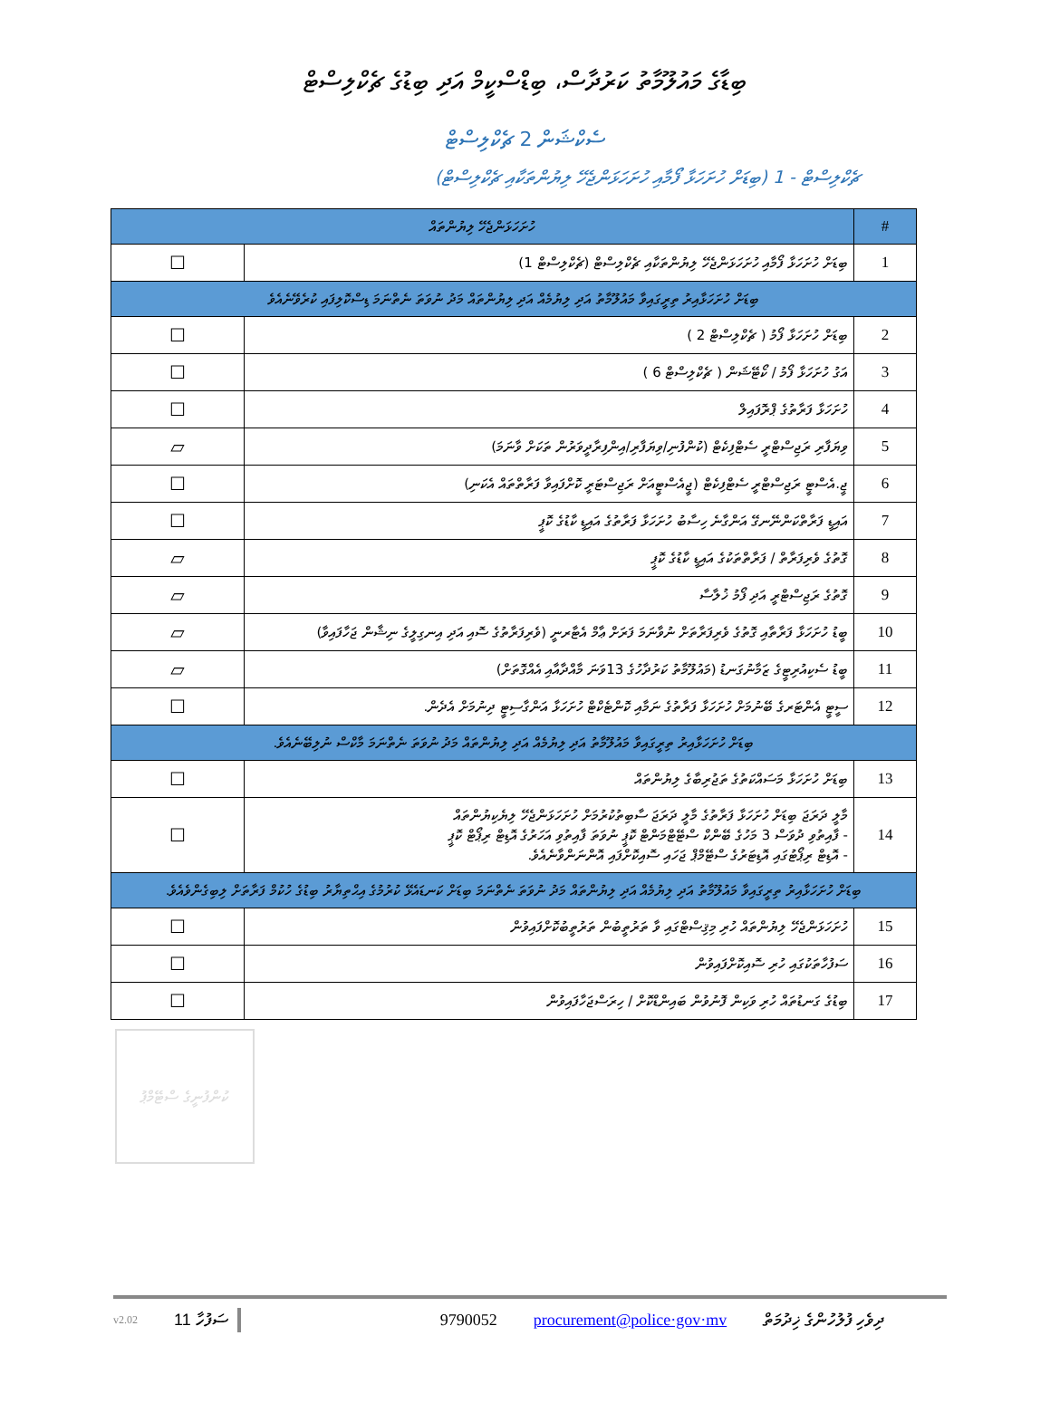ބިޑާގެ މައުލޫމާތު ކަރުދާސް، ބިޑްސްކީމް އަދި ބިޑުގެ ޗެކްލިސްޓް
ސެކްޝަން 2 ޗެކްލިސްޓް
ޗެކްލިސްޓް - 1 (ބިޑަށް ހުށަހަޅާ ފޯމާއި ހުށަހަޅަންޖެހޭ ލިޔުންތަކާއި ޗެކްލިސްޓް)
| # | ހުށަހަޅަންޖެހޭ ލިޔުންތައް | |
| 1 | ބިޑަށް ހުށަހަޅާ ފޯމާއި ހުށަހަޅަންޖެހޭ ލިޔުންތަކާއި ޗެކްލިސްޓް (ޗެކްލިސްޓް 1) | ☐ |
| ބިޑަށް ހުށަހަޅާއިރު ތިރީގައިވާ މައުލޫމާތު އަދި ލިޔުމެއް އަދި ލިޔުންތައް މަދު ނުވަތަ ނެތްނަމަ ޑިސްކޮލިފައި ކުރެވޭނެއެވެ | | |
| 2 | ބިޑަށް ހުށަހަޅާ ފޯމު ( ޗެކްލިސްޓް 2 ) | ☐ |
| 3 | އަގު ހުށަހަޅާ ފޯމު / ކޯޓޭޝަން ( ޗެކްލިސްޓް 6 ) | ☐ |
| 4 | ހުށަހަޅާ ފަރާތުގެ ޕްރޮފައިލް | ☐ |
| 5 | ވިޔަފާރި ރަޖިސްޓްރީ ސެޓްފިކެޓް (ކުންފުނި/ވިޔަފާރި/އިންފިރާދީވަރުން ތަކަށް ވާނަމަ) | ▱ |
| 6 | ޖީ.އެސްޓީ ރަޖިސްޓްރީ ސެޓްފިކެޓް (ޖީއެސްޓީއަށް ރަޖިސްޓަރީ ކޮށްފައިވާ ފަރާތްތައް އެކަނި) | ☐ |
| 7 | އައިޑީ ފަރާތްކަންނޭނގޭ އަންގާނެ ހިސާބު ހުށަހަޅާ ފަރާތުގެ އައިޑީ ކާޑުގެ ކޮޕީ | ☐ |
| 8 | ގޮތުގެ ވެރިފަރާތް / ފަރާތްތަކުގެ އައިޑީ ކާޑުގެ ކޮޕީ | ▱ |
| 9 | ގޮތުގެ ރަޖިސްޓްރީ އަދި ފޯމު ޚުލާސާ | ▱ |
| 10 | ބީޑު ހުށަހަޅާ ފަރާތާއި ގޮތުގެ ވެރިފަރާތަށް ނުވާނަމަ ފަރަށް ޢާމް އެޓާރނީ (ވެރިފަރާތުގެ ސޮއި އަދި އިނގިލީގެ ނިޝާން ޖަހާފައިވާ) | ▱ |
| 11 | ބީޑު ސެކިއުރިޓީގެ ޒަމާނުގަނޑު (މައުލޫމާތު ކަރުދާހުގެ 13ވަނަ މާއްދާއާއި އެއްގޮތަށް) | ▱ |
| 12 | ސީޓީ އެންޓަރގެ ބޭނުމަށް ހުށަހަޅާ ފަރާތުގެ ނަމާއި ކޮންޓެކްޓް ހުށަހަޅާ އަންގާސިޓީ ދިނުމަށް އެދެން. | ☐ |
| ބިޑަށް ހުށަހަޅާއިރު ތިރީގައިވާ މައުލޫމާތު އަދި ލިޔުމެއް އަދި ލިޔުންތައް މަދު ނުވަތަ ނެތްނަމަ މާކްސް ނުލިބޭނެއެވެ. | | |
| 13 | ބިޑަށް ހުށަހަޅާ މަސައްކަތުގެ ތަޖުރިބާގެ ލިޔުންތައް | ☐ |
| 14 | މާލީ ދަރަޖަ ބިޑަށް ހުށަހަޅާ ފަރާތުގެ މާލީ ދަރަޖަ ސާބިތުކުރުމަށް ހުށަހަޅަންޖެހޭ ލިޔެކިޔުންތައް - ފާއިތުވި ދުވަސް 3 މަހުގެ ބޭންކް ސްޓޭޓްމަންޓް ކޮޕީ ނުވަތަ ފާއިތުވި އަހަރުގެ އޮޑިޓް ރިޕޯޓް ކޮޕީ - އޮޑިޓް ރިޕޯޓުގައި އޮޑިޓަރުގެ ސްޓޭމްޕް ޖަހައި ސޮއިކޮށްފައި އޮންނަންވާނެއެވެ. | ☐ |
| ބިޑަށް ހުށަހަޅާއިރު ތިރީގައިވާ މައުލޫމާތު އަދި ލިޔުމެއް އަދި ލިޔުންތައް މަދު ނުވަތަ ނެތްނަމަ ބިޑަށް ކަނޑައެޅޭ ކުރުމުގެ އިޙްތިޔާރު ބިޑުގެ ހުކުމް ފަރާތަށް ލިބިގެންވެއެވެ. | | |
| 15 | ހުށަހަޅަންޖެހޭ ލިޔުންތައް ހުރި މިޤިސްޓްގައި ވާ ތަރުތީބުން ތަރުތީބުކޮށްފައިވުން | ☐ |
| 16 | ސަފުހާތަކުގައި ހުރި ސޮއިކޮށްފައިވުން | ☐ |
| 17 | ބިޑުގެ ގަނޑުތައް ހުރި ވަކިން ފޮނުވުން ބައިންޑްކޮށް / ހިރަސްޖަހާފައިވުން | ☐ |
ކުންފުނީގެ ސްޓޭމްޕު
v2.02 11 ސަފުހާ 9790052 procurement@police·gov·mv ދިވެހި ފުލުހުންގެ ޚިދުމަތް